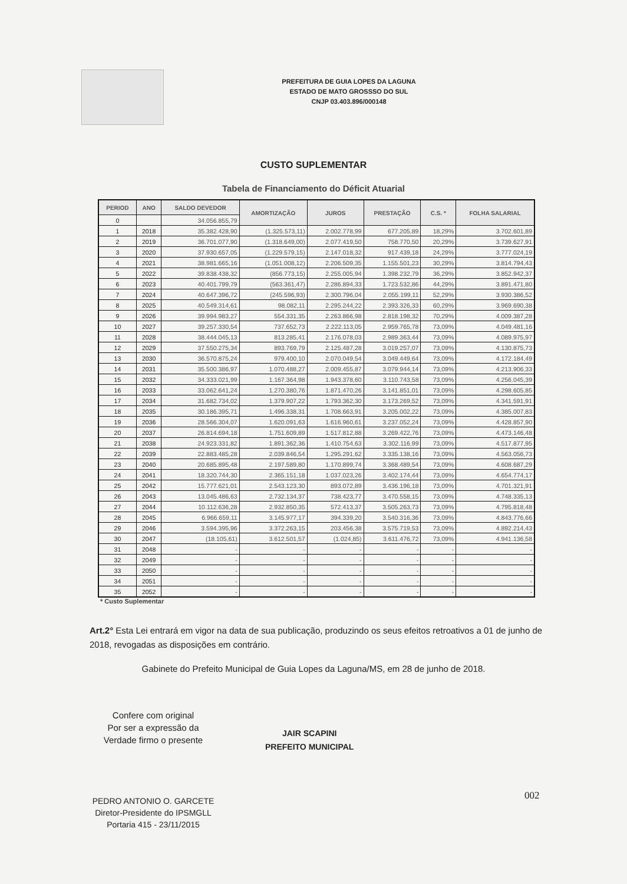PREFEITURA DE GUIA LOPES DA LAGUNA
ESTADO DE MATO GROSSSO DO SUL
CNJP 03.403.896/000148
CUSTO SUPLEMENTAR
Tabela de Financiamento do Déficit Atuarial
| PERIOD | ANO | SALDO DEVEDOR | AMORTIZAÇÃO | JUROS | PRESTAÇÃO | C.S. * | FOLHA SALARIAL |
| --- | --- | --- | --- | --- | --- | --- | --- |
| 0 | | 34.056.855,79 | | | | | |
| 1 | 2018 | 35.382.428,90 | (1.325.573,11) | 2.002.778,99 | 677.205,89 | 18,29% | 3.702.601,89 |
| 2 | 2019 | 36.701.077,90 | (1.318.649,00) | 2.077.419,50 | 758.770,50 | 20,29% | 3.739.627,91 |
| 3 | 2020 | 37.930.657,05 | (1.229.579,15) | 2.147.018,32 | 917.439,18 | 24,29% | 3.777.024,19 |
| 4 | 2021 | 38.981.665,16 | (1.051.008,12) | 2.206.509,35 | 1.155.501,23 | 30,29% | 3.814.794,43 |
| 5 | 2022 | 39.838.438,32 | (856.773,15) | 2.255.005,94 | 1.398.232,79 | 36,29% | 3.852.942,37 |
| 6 | 2023 | 40.401.799,79 | (563.361,47) | 2.286.894,33 | 1.723.532,86 | 44,29% | 3.891.471,80 |
| 7 | 2024 | 40.647.396,72 | (245.596,93) | 2.300.796,04 | 2.055.199,11 | 52,29% | 3.930.386,52 |
| 8 | 2025 | 40.549.314,61 | 98.082,11 | 2.295.244,22 | 2.393.326,33 | 60,29% | 3.969.690,38 |
| 9 | 2026 | 39.994.983,27 | 554.331,35 | 2.263.866,98 | 2.818.198,32 | 70,29% | 4.009.387,28 |
| 10 | 2027 | 39.257.330,54 | 737.652,73 | 2.222.113,05 | 2.959.765,78 | 73,09% | 4.049.481,16 |
| 11 | 2028 | 38.444.045,13 | 813.285,41 | 2.176.078,03 | 2.989.363,44 | 73,09% | 4.089.975,97 |
| 12 | 2029 | 37.550.275,34 | 893.769,79 | 2.125.487,28 | 3.019.257,07 | 73,09% | 4.130.875,73 |
| 13 | 2030 | 36.570.875,24 | 979.400,10 | 2.070.049,54 | 3.049.449,64 | 73,09% | 4.172.184,49 |
| 14 | 2031 | 35.500.386,97 | 1.070.488,27 | 2.009.455,87 | 3.079.944,14 | 73,09% | 4.213.906,33 |
| 15 | 2032 | 34.333.021,99 | 1.167.364,98 | 1.943.378,60 | 3.110.743,58 | 73,09% | 4.256.045,39 |
| 16 | 2033 | 33.062.641,24 | 1.270.380,76 | 1.871.470,26 | 3.141.851,01 | 73,09% | 4.298.605,85 |
| 17 | 2034 | 31.682.734,02 | 1.379.907,22 | 1.793.362,30 | 3.173.269,52 | 73,09% | 4.341.591,91 |
| 18 | 2035 | 30.186.395,71 | 1.496.338,31 | 1.708.663,91 | 3.205.002,22 | 73,09% | 4.385.007,83 |
| 19 | 2036 | 28.566.304,07 | 1.620.091,63 | 1.616.960,61 | 3.237.052,24 | 73,09% | 4.428.857,90 |
| 20 | 2037 | 26.814.694,18 | 1.751.609,89 | 1.517.812,88 | 3.269.422,76 | 73,09% | 4.473.146,48 |
| 21 | 2038 | 24.923.331,82 | 1.891.362,36 | 1.410.754,63 | 3.302.116,99 | 73,09% | 4.517.877,95 |
| 22 | 2039 | 22.883.485,28 | 2.039.846,54 | 1.295.291,62 | 3.335.138,16 | 73,09% | 4.563.056,73 |
| 23 | 2040 | 20.685.895,48 | 2.197.589,80 | 1.170.899,74 | 3.368.489,54 | 73,09% | 4.608.687,29 |
| 24 | 2041 | 18.320.744,30 | 2.365.151,18 | 1.037.023,26 | 3.402.174,44 | 73,09% | 4.654.774,17 |
| 25 | 2042 | 15.777.621,01 | 2.543.123,30 | 893.072,89 | 3.436.196,18 | 73,09% | 4.701.321,91 |
| 26 | 2043 | 13.045.486,63 | 2.732.134,37 | 738.423,77 | 3.470.558,15 | 73,09% | 4.748.335,13 |
| 27 | 2044 | 10.112.636,28 | 2.932.850,35 | 572.413,37 | 3.505.263,73 | 73,09% | 4.795.818,48 |
| 28 | 2045 | 6.966.659,11 | 3.145.977,17 | 394.339,20 | 3.540.316,36 | 73,09% | 4.843.776,66 |
| 29 | 2046 | 3.594.395,96 | 3.372.263,15 | 203.456,38 | 3.575.719,53 | 73,09% | 4.892.214,43 |
| 30 | 2047 | (18.105,61) | 3.612.501,57 | (1.024,85) | 3.611.476,72 | 73,09% | 4.941.136,58 |
| 31 | 2048 | - | - | - | - | - | - |
| 32 | 2049 | - | - | - | - | - | - |
| 33 | 2050 | - | - | - | - | - | - |
| 34 | 2051 | - | - | - | - | - | - |
| 35 | 2052 | - | - | - | - | - | - |
* Custo Suplementar
Art.2° Esta Lei entrará em vigor na data de sua publicação, produzindo os seus efeitos retroativos a 01 de junho de 2018, revogadas as disposições em contrário.
Gabinete do Prefeito Municipal de Guia Lopes da Laguna/MS, em 28 de junho de 2018.
Confere com original
Por ser a expressão da
Verdade firmo o presente
JAIR SCAPINI
PREFEITO MUNICIPAL
002
PEDRO ANTONIO O. GARCETE
Diretor-Presidente do IPSMGLL
Portaria 415 - 23/11/2015